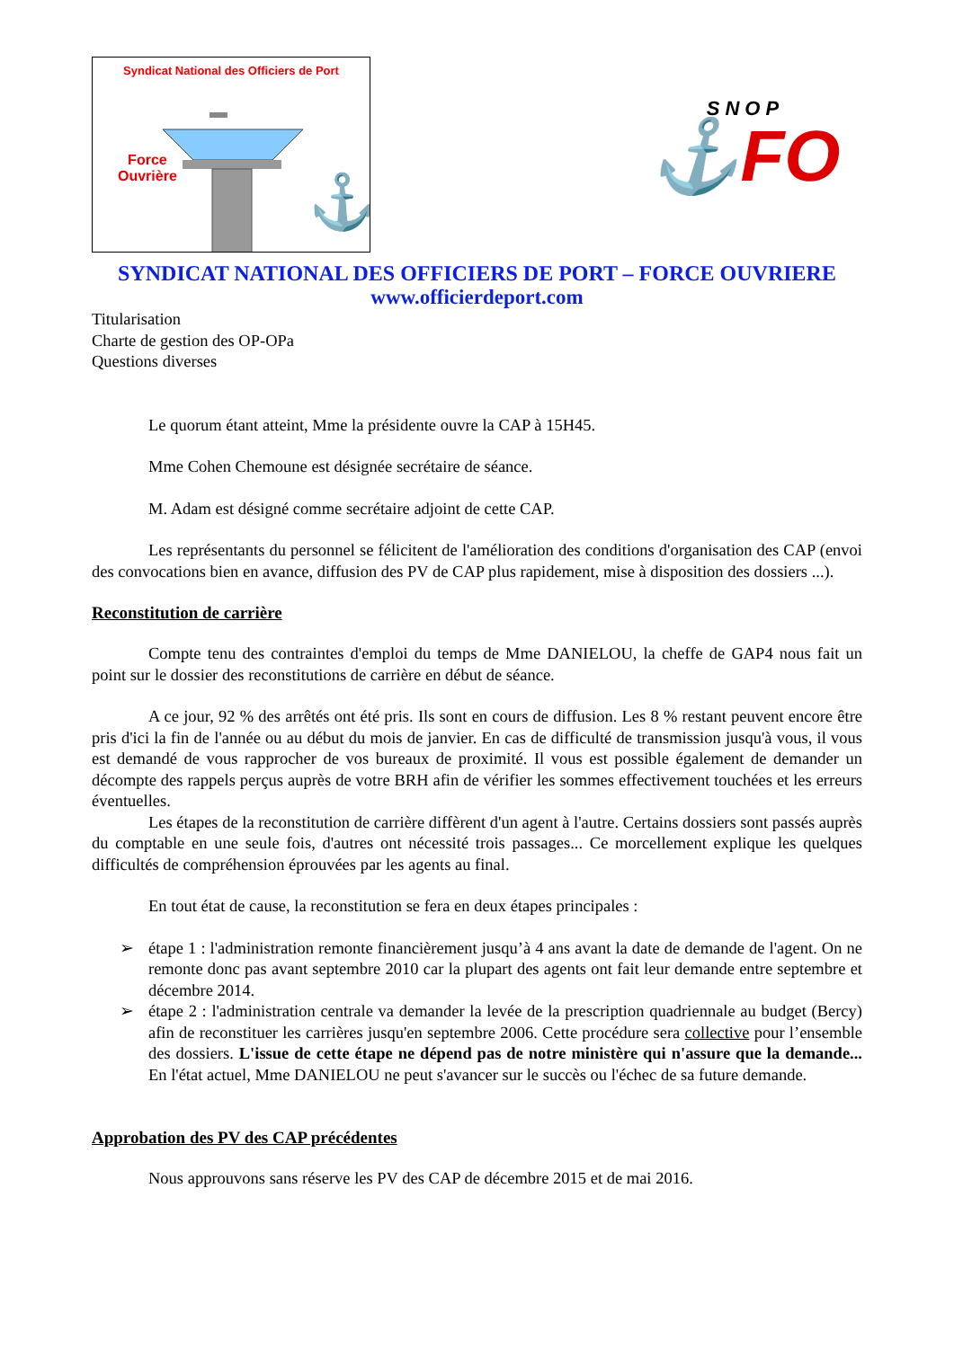Syndicat National des Officiers de Port
⚓
Force
Ouvrière
SNOP
⚓FO
SYNDICAT NATIONAL DES OFFICIERS DE PORT – FORCE OUVRIERE
www.officierdeport.com
Titularisation
Charte de gestion des OP-OPa
Questions diverses
Le quorum étant atteint, Mme la présidente ouvre la CAP à 15H45.
Mme Cohen Chemoune est désignée secrétaire de séance.
M. Adam est désigné comme secrétaire adjoint de cette CAP.
Les représentants du personnel se félicitent de l'amélioration des conditions d'organisation des CAP (envoi des convocations bien en avance, diffusion des PV de CAP plus rapidement, mise à disposition des dossiers ...).
Reconstitution de carrière
Compte tenu des contraintes d'emploi du temps de Mme DANIELOU, la cheffe de GAP4 nous fait un point sur le dossier des reconstitutions de carrière en début de séance.
A ce jour, 92 % des arrêtés ont été pris. Ils sont en cours de diffusion. Les 8 % restant peuvent encore être pris d'ici la fin de l'année ou au début du mois de janvier. En cas de difficulté de transmission jusqu'à vous, il vous est demandé de vous rapprocher de vos bureaux de proximité. Il vous est possible également de demander un décompte des rappels perçus auprès de votre BRH afin de vérifier les sommes effectivement touchées et les erreurs éventuelles.
Les étapes de la reconstitution de carrière diffèrent d'un agent à l'autre. Certains dossiers sont passés auprès du comptable en une seule fois, d'autres ont nécessité trois passages... Ce morcellement explique les quelques difficultés de compréhension éprouvées par les agents au final.
En tout état de cause, la reconstitution se fera en deux étapes principales :
➢ étape 1 : l'administration remonte financièrement jusqu’à 4 ans avant la date de demande de l'agent. On ne remonte donc pas avant septembre 2010 car la plupart des agents ont fait leur demande entre septembre et décembre 2014.
➢ étape 2 : l'administration centrale va demander la levée de la prescription quadriennale au budget (Bercy) afin de reconstituer les carrières jusqu'en septembre 2006. Cette procédure sera collective pour l’ensemble des dossiers. L'issue de cette étape ne dépend pas de notre ministère qui n'assure que la demande... En l'état actuel, Mme DANIELOU ne peut s'avancer sur le succès ou l'échec de sa future demande.
Approbation des PV des CAP précédentes
Nous approuvons sans réserve les PV des CAP de décembre 2015 et de mai 2016.